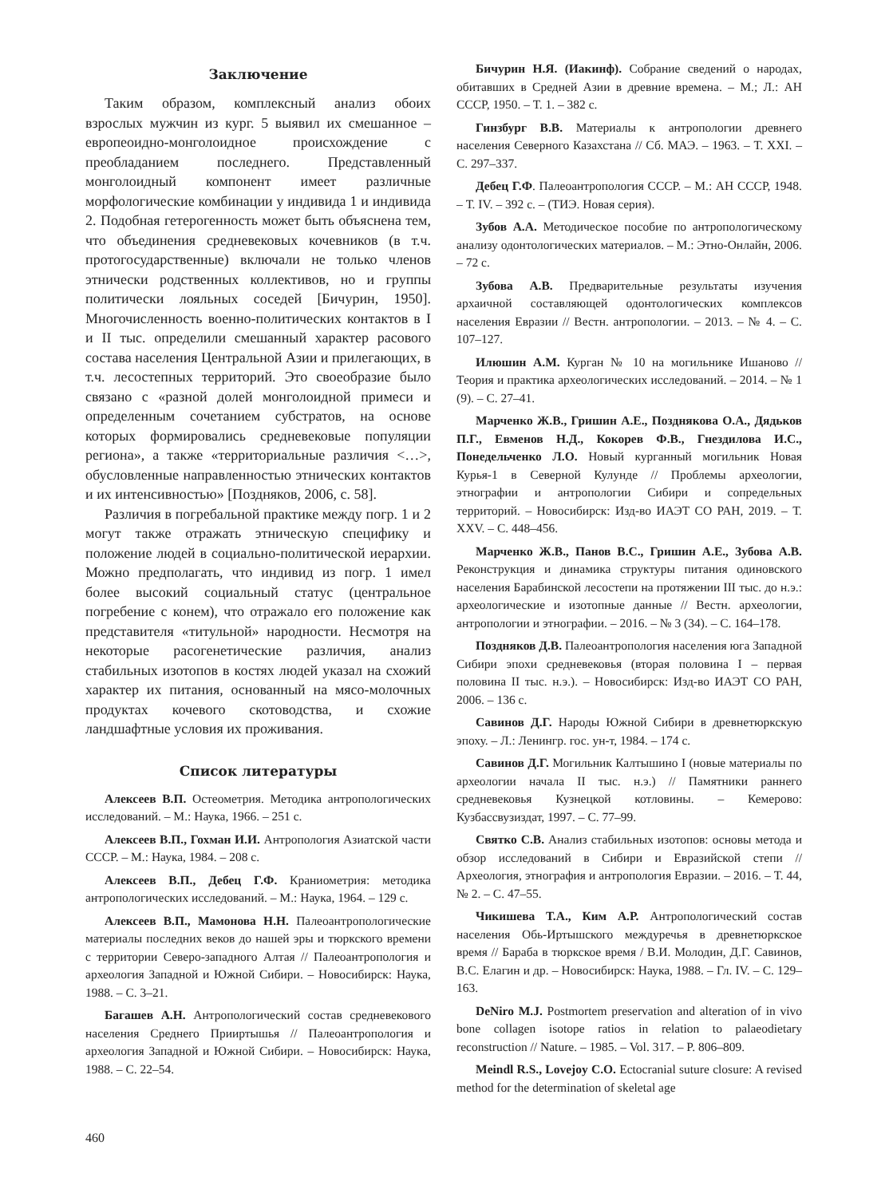Заключение
Таким образом, комплексный анализ обоих взрослых мужчин из кург. 5 выявил их смешанное – европеоидно-монголоидное происхождение с преобладанием последнего. Представленный монголоидный компонент имеет различные морфологические комбинации у индивида 1 и индивида 2. Подобная гетерогенность может быть объяснена тем, что объединения средневековых кочевников (в т.ч. протогосударственные) включали не только членов этнически родственных коллективов, но и группы политически лояльных соседей [Бичурин, 1950]. Многочисленность военно-политических контактов в I и II тыс. определили смешанный характер расового состава населения Центральной Азии и прилегающих, в т.ч. лесостепных территорий. Это своеобразие было связано с «разной долей монголоидной примеси и определенным сочетанием субстратов, на основе которых формировались средневековые популяции региона», а также «территориальные различия <…>, обусловленные направленностью этнических контактов и их интенсивностью» [Поздняков, 2006, с. 58].
Различия в погребальной практике между погр. 1 и 2 могут также отражать этническую специфику и положение людей в социально-политической иерархии. Можно предполагать, что индивид из погр. 1 имел более высокий социальный статус (центральное погребение с конем), что отражало его положение как представителя «титульной» народности. Несмотря на некоторые расогенетические различия, анализ стабильных изотопов в костях людей указал на схожий характер их питания, основанный на мясо-молочных продуктах кочевого скотоводства, и схожие ландшафтные условия их проживания.
Список литературы
Алексеев В.П. Остеометрия. Методика антропологических исследований. – М.: Наука, 1966. – 251 с.
Алексеев В.П., Гохман И.И. Антропология Азиатской части СССР. – М.: Наука, 1984. – 208 с.
Алексеев В.П., Дебец Г.Ф. Краниометрия: методика антропологических исследований. – М.: Наука, 1964. – 129 с.
Алексеев В.П., Мамонова Н.Н. Палеоантропологические материалы последних веков до нашей эры и тюркского времени с территории Северо-западного Алтая // Палеоантропология и археология Западной и Южной Сибири. – Новосибирск: Наука, 1988. – С. 3–21.
Багашев А.Н. Антропологический состав средневекового населения Среднего Прииртышья // Палеоантропология и археология Западной и Южной Сибири. – Новосибирск: Наука, 1988. – С. 22–54.
Бичурин Н.Я. (Иакинф). Собрание сведений о народах, обитавших в Средней Азии в древние времена. – М.; Л.: АН СССР, 1950. – Т. 1. – 382 с.
Гинзбург В.В. Материалы к антропологии древнего населения Северного Казахстана // Сб. МАЭ. – 1963. – Т. XXI. – С. 297–337.
Дебец Г.Ф. Палеоантропология СССР. – М.: АН СССР, 1948. – Т. IV. – 392 с. – (ТИЭ. Новая серия).
Зубов А.А. Методическое пособие по антропологическому анализу одонтологических материалов. – М.: Этно-Онлайн, 2006. – 72 с.
Зубова А.В. Предварительные результаты изучения архаичной составляющей одонтологических комплексов населения Евразии // Вестн. антропологии. – 2013. – № 4. – С. 107–127.
Илюшин А.М. Курган № 10 на могильнике Ишаново // Теория и практика археологических исследований. – 2014. – № 1 (9). – С. 27–41.
Марченко Ж.В., Гришин А.Е., Позднякова О.А., Дядьков П.Г., Евменов Н.Д., Кокорев Ф.В., Гнездилова И.С., Понедельченко Л.О. Новый курганный могильник Новая Курья-1 в Северной Кулунде // Проблемы археологии, этнографии и антропологии Сибири и сопредельных территорий. – Новосибирск: Изд-во ИАЭТ СО РАН, 2019. – Т. XXV. – С. 448–456.
Марченко Ж.В., Панов В.С., Гришин А.Е., Зубова А.В. Реконструкция и динамика структуры питания одиновского населения Барабинской лесостепи на протяжении III тыс. до н.э.: археологические и изотопные данные // Вестн. археологии, антропологии и этнографии. – 2016. – № 3 (34). – С. 164–178.
Поздняков Д.В. Палеоантропология населения юга Западной Сибири эпохи средневековья (вторая половина I – первая половина II тыс. н.э.). – Новосибирск: Изд-во ИАЭТ СО РАН, 2006. – 136 с.
Савинов Д.Г. Народы Южной Сибири в древнетюркскую эпоху. – Л.: Ленингр. гос. ун-т, 1984. – 174 с.
Савинов Д.Г. Могильник Калтышино I (новые материалы по археологии начала II тыс. н.э.) // Памятники раннего средневековья Кузнецкой котловины. – Кемерово: Кузбассвузиздат, 1997. – С. 77–99.
Святко С.В. Анализ стабильных изотопов: основы метода и обзор исследований в Сибири и Евразийской степи // Археология, этнография и антропология Евразии. – 2016. – Т. 44, № 2. – С. 47–55.
Чикишева Т.А., Ким А.Р. Антропологический состав населения Обь-Иртышского междуречья в древнетюркское время // Бараба в тюркское время / В.И. Молодин, Д.Г. Савинов, В.С. Елагин и др. – Новосибирск: Наука, 1988. – Гл. IV. – С. 129–163.
DeNiro M.J. Postmortem preservation and alteration of in vivo bone collagen isotope ratios in relation to palaeodietary reconstruction // Nature. – 1985. – Vol. 317. – P. 806–809.
Meindl R.S., Lovejoy C.O. Ectocranial suture closure: A revised method for the determination of skeletal age
460